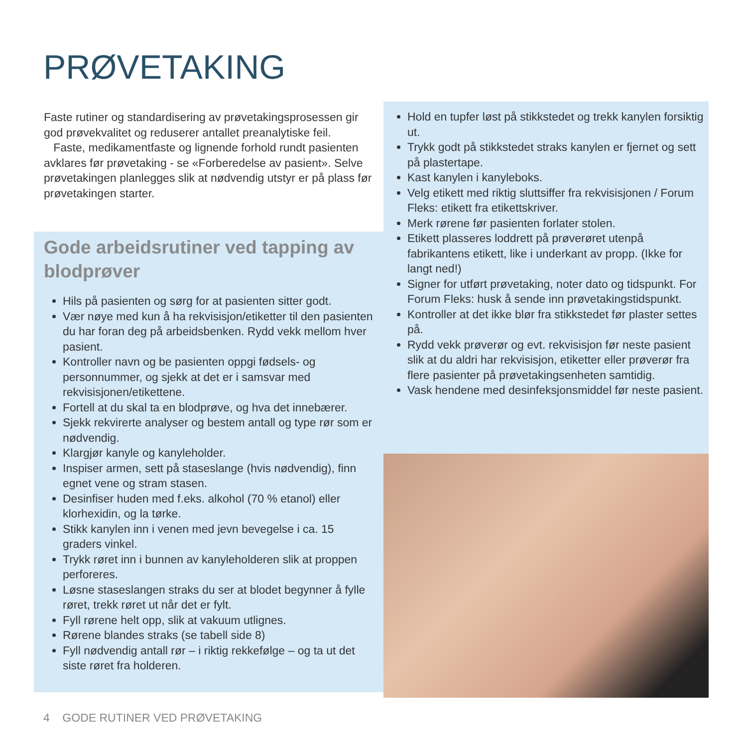PRØVETAKING
Faste rutiner og standardisering av prøvetakingsprosessen gir god prøvekvalitet og reduserer antallet preanalytiske feil.
Faste, medikamentfaste og lignende forhold rundt pasienten avklares før prøvetaking - se «Forberedelse av pasient». Selve prøvetakingen planlegges slik at nødvendig utstyr er på plass før prøvetakingen starter.
Gode arbeidsrutiner ved tapping av blodprøver
Hils på pasienten og sørg for at pasienten sitter godt.
Vær nøye med kun å ha rekvisisjon/etiketter til den pasienten du har foran deg på arbeidsbenken. Rydd vekk mellom hver pasient.
Kontroller navn og be pasienten oppgi fødsels- og personnummer, og sjekk at det er i samsvar med rekvisisjonen/etikettene.
Fortell at du skal ta en blodprøve, og hva det innebærer.
Sjekk rekvirerte analyser og bestem antall og type rør som er nødvendig.
Klargjør kanyle og kanyleholder.
Inspiser armen, sett på staseslange (hvis nødvendig), finn egnet vene og stram stasen.
Desinfiser huden med f.eks. alkohol (70 % etanol) eller klorhexidin, og la tørke.
Stikk kanylen inn i venen med jevn bevegelse i ca. 15 graders vinkel.
Trykk røret inn i bunnen av kanyleholderen slik at proppen perforeres.
Løsne staseslangen straks du ser at blodet begynner å fylle røret, trekk røret ut når det er fylt.
Fyll rørene helt opp, slik at vakuum utlignes.
Rørene blandes straks (se tabell side 8)
Fyll nødvendig antall rør – i riktig rekkefølge – og ta ut det siste røret fra holderen.
Hold en tupfer løst på stikkstedet og trekk kanylen forsiktig ut.
Trykk godt på stikkstedet straks kanylen er fjernet og sett på plastertape.
Kast kanylen i kanyleboks.
Velg etikett med riktig sluttsiffer fra rekvisisjonen / Forum Fleks: etikett fra etikettskriver.
Merk rørene før pasienten forlater stolen.
Etikett plasseres loddrett på prøverøret utenpå fabrikantens etikett, like i underkant av propp. (Ikke for langt ned!)
Signer for utført prøvetaking, noter dato og tidspunkt. For Forum Fleks: husk å sende inn prøvetakingstidspunkt.
Kontroller at det ikke blør fra stikkstedet før plaster settes på.
Rydd vekk prøverør og evt. rekvisisjon før neste pasient slik at du aldri har rekvisisjon, etiketter eller prøverør fra flere pasienter på prøvetakingsenheten samtidig.
Vask hendene med desinfeksjonsmiddel før neste pasient.
4 GODE RUTINER VED PRØVETAKING